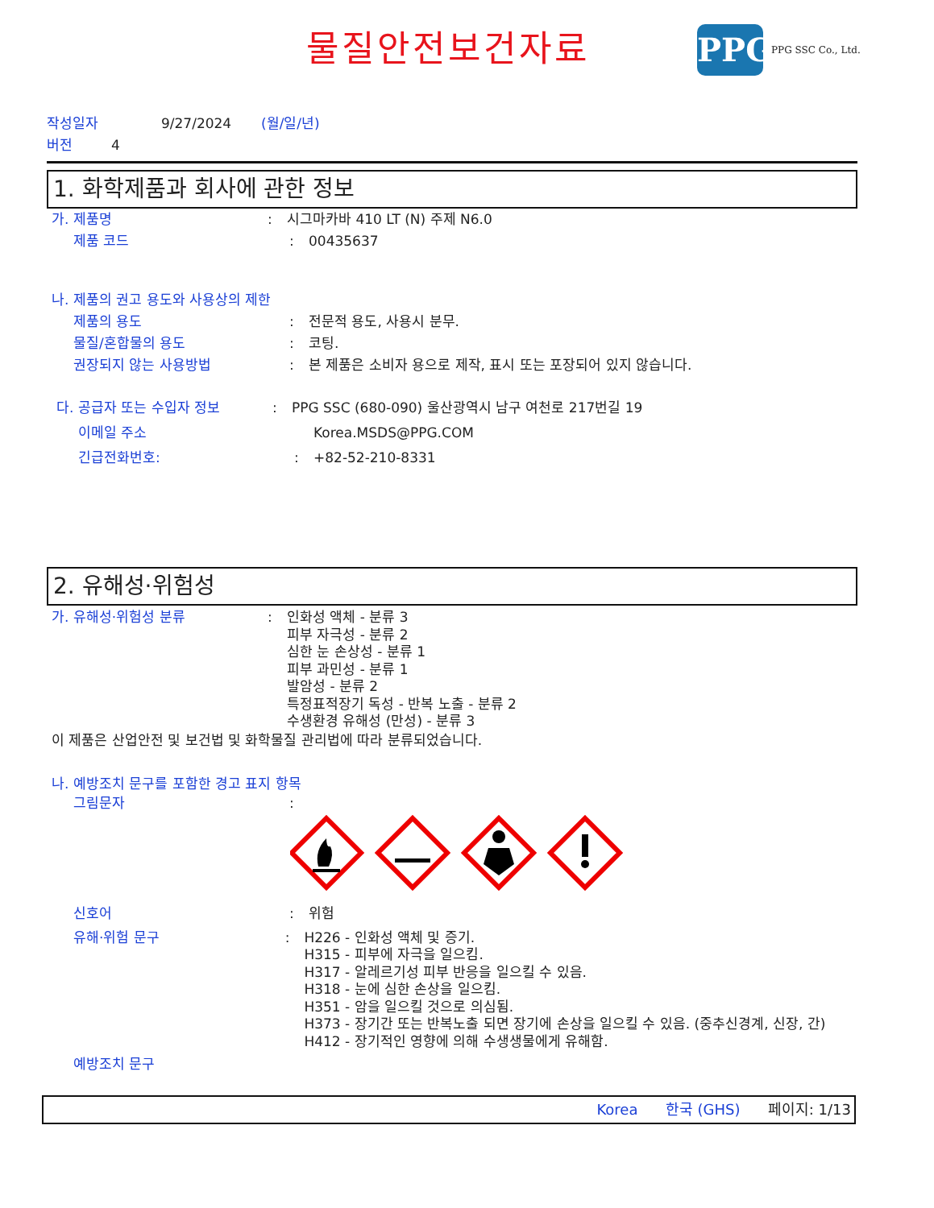물질안전보건자료
PPG
PPG SSC Co., Ltd.
작성일자 9/27/2024 (월/일/년)
버전 4
1. 화학제품과 회사에 관한 정보
가. 제품명: 시그마카바 410 LT (N) 주제 N6.0
제품 코드: 00435637
나. 제품의 권고 용도와 사용상의 제한
제품의 용도: 전문적 용도, 사용시 분무.
물질/혼합물의 용도: 코팅.
권장되지 않는 사용방법: 본 제품은 소비자 용으로 제작, 표시 또는 포장되어 있지 않습니다.
다. 공급자 또는 수입자 정보: PPG SSC (680-090) 울산광역시 남구 여천로 217번길 19
이메일 주소 Korea.MSDS@PPG.COM
긴급전화번호:: +82-52-210-8331
2. 유해성·위험성
가. 유해성·위험성 분류: 인화성 액체 - 분류 3
피부 자극성 - 분류 2
심한 눈 손상성 - 분류 1
피부 과민성 - 분류 1
발암성 - 분류 2
특정표적장기 독성 - 반복 노출 - 분류 2
수생환경 유해성 (만성) - 분류 3
이 제품은 산업안전 및 보건법 및 화학물질 관리법에 따라 분류되었습니다.
나. 예방조치 문구를 포함한 경고 표지 항목
그림문자:
신호어: 위험
유해·위험 문구: H226 - 인화성 액체 및 증기.
H315 - 피부에 자극을 일으킴.
H317 - 알레르기성 피부 반응을 일으킬 수 있음.
H318 - 눈에 심한 손상을 일으킴.
H351 - 암을 일으킬 것으로 의심됨.
H373 - 장기간 또는 반복노출 되면 장기에 손상을 일으킬 수 있음. (중추신경계, 신장, 간)
H412 - 장기적인 영향에 의해 수생생물에게 유해함.
예방조치 문구
Korea 한국 (GHS) 페이지: 1/13